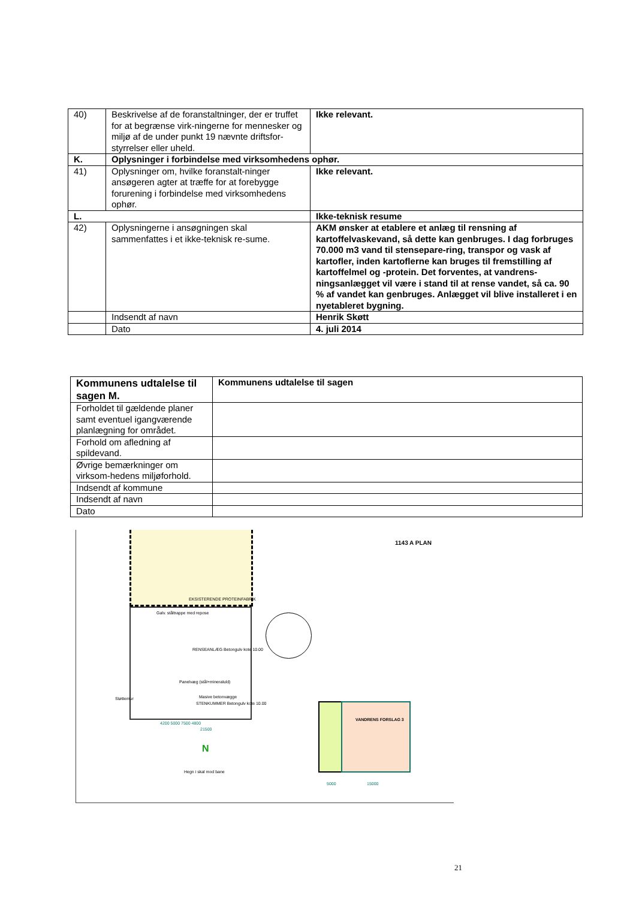| 40) | Beskrivelse af de foranstaltninger, der er truffet for at begrænse virk-ningerne for mennesker og miljø af de under punkt 19 nævnte driftsfor-styrrelser eller uheld. | Ikke relevant. |
| K. | Oplysninger i forbindelse med virksomhedens ophør. | |
| 41) | Oplysninger om, hvilke foranstalt-ninger ansøgeren agter at træffe for at forebygge forurening i forbindelse med virksomhedens ophør. | Ikke relevant. |
| L. | | Ikke-teknisk resume |
| 42) | Oplysningerne i ansøgningen skal sammenfattes i et ikke-teknisk re-sume. | AKM ønsker at etablere et anlæg til rensning af kartoffelvaskevand, så dette kan genbruges. I dag forbruges 70.000 m3 vand til stensepare-ring, transpor og vask af kartofler, inden kartoflerne kan bruges til fremstilling af kartoffelmel og -protein. Det forventes, at vandrens-ningsanlægget vil være i stand til at rense vandet, så ca. 90 % af vandet kan genbruges. Anlægget vil blive installeret i en nyetableret bygning. |
| | Indsendt af navn | Henrik Skøtt |
| | Dato | 4. juli 2014 |
| Kommunens udtalelse til sagen M. | Kommunens udtalelse til sagen |
| Forholdet til gældende planer samt eventuel igangværende planlægning for området. | |
| Forhold om afledning af spildevand. | |
| Øvrige bemærkninger om virksom-hedens miljøforhold. | |
| Indsendt af kommune | |
| Indsendt af navn | |
| Dato | |
1143 A PLAN
EKSISTERENDE PROTEINFABRIK
Galv. ståltrappe med repose
RENSEANLÆG Betongulv kote 10.00
Panelvæg (stål+mineraluld)
Masive betonvægge
STENKUMMER Betongulv kote 10.00
Støttemur
Hegn i skal mod bane
VANDRENS FORSLAG 3
5000 15000
4200 5000 7500 4800
21500
N
21